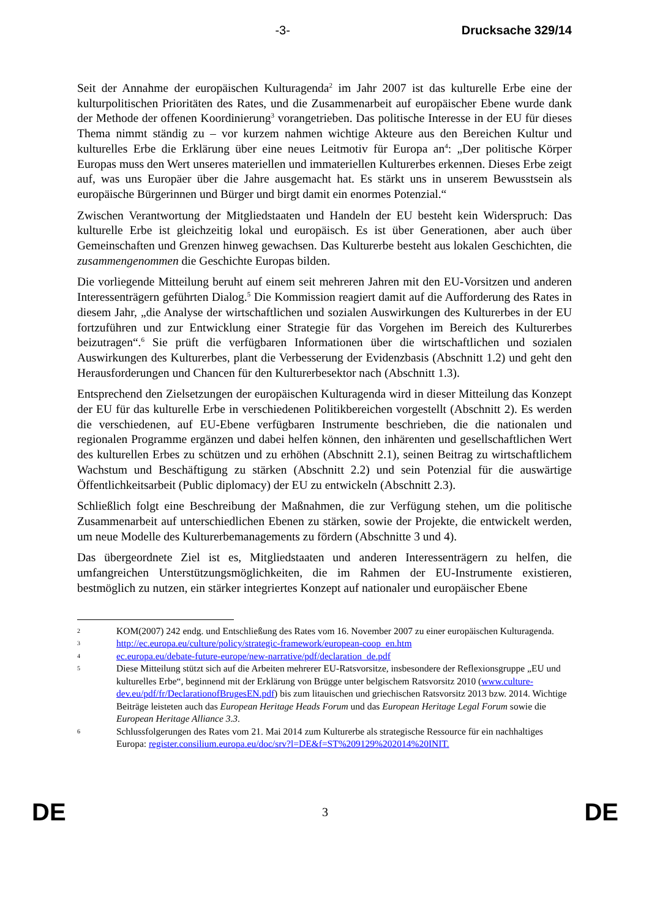-3- Drucksache 329/14
Seit der Annahme der europäischen Kulturagenda<sup>2</sup> im Jahr 2007 ist das kulturelle Erbe eine der kulturpolitischen Prioritäten des Rates, und die Zusammenarbeit auf europäischer Ebene wurde dank der Methode der offenen Koordinierung<sup>3</sup> vorangetrieben. Das politische Interesse in der EU für dieses Thema nimmt ständig zu – vor kurzem nahmen wichtige Akteure aus den Bereichen Kultur und kulturelles Erbe die Erklärung über eine neues Leitmotiv für Europa an<sup>4</sup>: „Der politische Körper Europas muss den Wert unseres materiellen und immateriellen Kulturerbes erkennen. Dieses Erbe zeigt auf, was uns Europäer über die Jahre ausgemacht hat. Es stärkt uns in unserem Bewusstsein als europäische Bürgerinnen und Bürger und birgt damit ein enormes Potenzial.“
Zwischen Verantwortung der Mitgliedstaaten und Handeln der EU besteht kein Widerspruch: Das kulturelle Erbe ist gleichzeitig lokal und europäisch. Es ist über Generationen, aber auch über Gemeinschaften und Grenzen hinweg gewachsen. Das Kulturerbe besteht aus lokalen Geschichten, die zusammengenommen die Geschichte Europas bilden.
Die vorliegende Mitteilung beruht auf einem seit mehreren Jahren mit den EU-Vorsitzen und anderen Interessenträgern geführten Dialog.<sup>5</sup> Die Kommission reagiert damit auf die Aufforderung des Rates in diesem Jahr, „die Analyse der wirtschaftlichen und sozialen Auswirkungen des Kulturerbes in der EU fortzuführen und zur Entwicklung einer Strategie für das Vorgehen im Bereich des Kulturerbes beizutragen“.<sup>6</sup> Sie prüft die verfügbaren Informationen über die wirtschaftlichen und sozialen Auswirkungen des Kulturerbes, plant die Verbesserung der Evidenzbasis (Abschnitt 1.2) und geht den Herausforderungen und Chancen für den Kulturerbesektor nach (Abschnitt 1.3).
Entsprechend den Zielsetzungen der europäischen Kulturagenda wird in dieser Mitteilung das Konzept der EU für das kulturelle Erbe in verschiedenen Politikbereichen vorgestellt (Abschnitt 2). Es werden die verschiedenen, auf EU-Ebene verfügbaren Instrumente beschrieben, die die nationalen und regionalen Programme ergänzen und dabei helfen können, den inhärenten und gesellschaftlichen Wert des kulturellen Erbes zu schützen und zu erhöhen (Abschnitt 2.1), seinen Beitrag zu wirtschaftlichem Wachstum und Beschäftigung zu stärken (Abschnitt 2.2) und sein Potenzial für die auswärtige Öffentlichkeitsarbeit (Public diplomacy) der EU zu entwickeln (Abschnitt 2.3).
Schließlich folgt eine Beschreibung der Maßnahmen, die zur Verfügung stehen, um die politische Zusammenarbeit auf unterschiedlichen Ebenen zu stärken, sowie der Projekte, die entwickelt werden, um neue Modelle des Kulturerbemanagements zu fördern (Abschnitte 3 und 4).
Das übergeordnete Ziel ist es, Mitgliedstaaten und anderen Interessenträgern zu helfen, die umfangreichen Unterstützungsmöglichkeiten, die im Rahmen der EU-Instrumente existieren, bestmöglich zu nutzen, ein stärker integriertes Konzept auf nationaler und europäischer Ebene
2
KOM(2007) 242 endg. und Entschließung des Rates vom 16. November 2007 zu einer europäischen Kulturagenda.
3
http://ec.europa.eu/culture/policy/strategic-framework/european-coop_en.htm
4
ec.europa.eu/debate-future-europe/new-narrative/pdf/declaration_de.pdf
5
Diese Mitteilung stützt sich auf die Arbeiten mehrerer EU-Ratsvorsitze, insbesondere der Reflexionsgruppe „EU und kulturelles Erbe“, beginnend mit der Erklärung von Brügge unter belgischem Ratsvorsitz 2010 (www.culture-dev.eu/pdf/fr/DeclarationofBrugesEN.pdf) bis zum litauischen und griechischen Ratsvorsitz 2013 bzw. 2014. Wichtige Beiträge leisteten auch das European Heritage Heads Forum und das European Heritage Legal Forum sowie die European Heritage Alliance 3.3.
6
Schlussfolgerungen des Rates vom 21. Mai 2014 zum Kulturerbe als strategische Ressource für ein nachhaltiges Europa: register.consilium.europa.eu/doc/srv?l=DE&f=ST%209129%202014%20INIT.
DE
3
DE